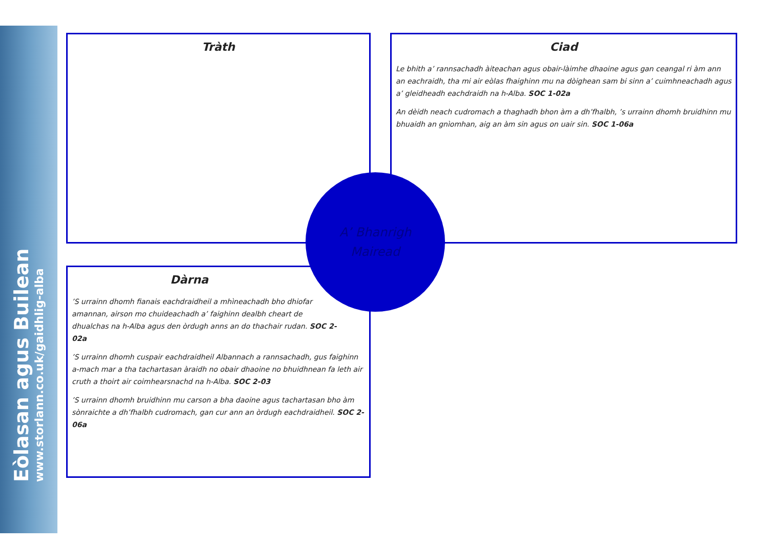Eòlasan agus Builean
www.storlann.co.uk/gaidhlig-alba
Tràth
Ciad
Le bhith a’ rannsachadh àiteachan agus obair-làimhe dhaoine agus gan ceangal ri àm ann an eachraidh, tha mi air eòlas fhaighinn mu na dòighean sam bi sinn a’ cuimhneachadh agus a’ gleidheadh eachdraidh na h-Alba. SOC 1-02a
An dèidh neach cudromach a thaghadh bhon àm a dh’fhalbh, ’s urrainn dhomh bruidhinn mu bhuaidh an gnìomhan, aig an àm sin agus on uair sin. SOC 1-06a
Dàrna
’S urrainn dhomh fianais eachdraidheil a mhìneachadh bho dhiofar amannan, airson mo chuideachadh a’ faighinn dealbh cheart de dhualchas na h-Alba agus den òrdugh anns an do thachair rudan. SOC 2-02a
’S urrainn dhomh cuspair eachdraidheil Albannach a rannsachadh, gus faighinn a-mach mar a tha tachartasan àraidh no obair dhaoine no bhuidhnean fa leth air cruth a thoirt air coimhearsnachd na h-Alba. SOC 2-03
’S urrainn dhomh bruidhinn mu carson a bha daoine agus tachartasan bho àm sònraichte a dh’fhalbh cudromach, gan cur ann an òrdugh eachdraidheil. SOC 2-06a
A’ Bhanrigh
Mairead